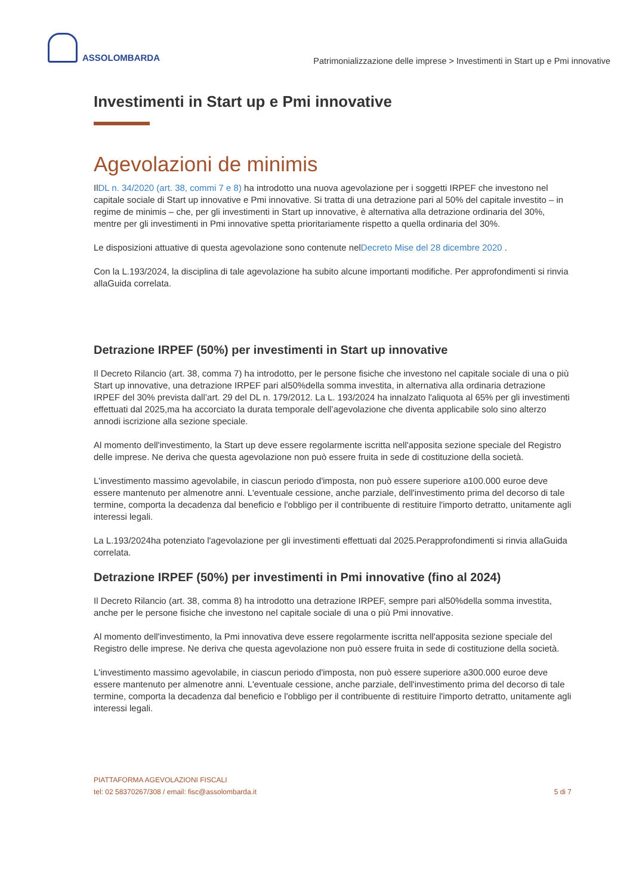ASSOLOMBARDA
Patrimonializzazione delle imprese > Investimenti in Start up e Pmi innovative
Investimenti in Start up e Pmi innovative
Agevolazioni de minimis
IlDL n. 34/2020 (art. 38, commi 7 e 8) ha introdotto una nuova agevolazione per i soggetti IRPEF che investono nel capitale sociale di Start up innovative e Pmi innovative. Si tratta di una detrazione pari al 50% del capitale investito – in regime de minimis – che, per gli investimenti in Start up innovative, è alternativa alla detrazione ordinaria del 30%, mentre per gli investimenti in Pmi innovative spetta prioritariamente rispetto a quella ordinaria del 30%.
Le disposizioni attuative di questa agevolazione sono contenute nelDecreto Mise del 28 dicembre 2020 .
Con la L.193/2024, la disciplina di tale agevolazione ha subito alcune importanti modifiche. Per approfondimenti si rinvia allaGuida correlata.
Detrazione IRPEF (50%) per investimenti in Start up innovative
Il Decreto Rilancio (art. 38, comma 7) ha introdotto, per le persone fisiche che investono nel capitale sociale di una o più Start up innovative, una detrazione IRPEF pari al50%della somma investita, in alternativa alla ordinaria detrazione IRPEF del 30% prevista dall’art. 29 del DL n. 179/2012. La L. 193/2024 ha innalzato l'aliquota al 65% per gli investimenti effettuati dal 2025,ma ha accorciato la durata temporale dell’agevolazione che diventa applicabile solo sino alterzo annodi iscrizione alla sezione speciale.
Al momento dell'investimento, la Start up deve essere regolarmente iscritta nell'apposita sezione speciale del Registro delle imprese. Ne deriva che questa agevolazione non può essere fruita in sede di costituzione della società.
L'investimento massimo agevolabile, in ciascun periodo d'imposta, non può essere superiore a100.000 euroe deve essere mantenuto per almenotre anni. L'eventuale cessione, anche parziale, dell'investimento prima del decorso di tale termine, comporta la decadenza dal beneficio e l'obbligo per il contribuente di restituire l'importo detratto, unitamente agli interessi legali.
La L.193/2024ha potenziato l'agevolazione per gli investimenti effettuati dal 2025.Perapprofondimenti si rinvia allaGuida correlata.
Detrazione IRPEF (50%) per investimenti in Pmi innovative (fino al 2024)
Il Decreto Rilancio (art. 38, comma 8) ha introdotto una detrazione IRPEF, sempre pari al50%della somma investita, anche per le persone fisiche che investono nel capitale sociale di una o più Pmi innovative.
Al momento dell'investimento, la Pmi innovativa deve essere regolarmente iscritta nell'apposita sezione speciale del Registro delle imprese. Ne deriva che questa agevolazione non può essere fruita in sede di costituzione della società.
L'investimento massimo agevolabile, in ciascun periodo d'imposta, non può essere superiore a300.000 euroe deve essere mantenuto per almenotre anni. L'eventuale cessione, anche parziale, dell'investimento prima del decorso di tale termine, comporta la decadenza dal beneficio e l'obbligo per il contribuente di restituire l'importo detratto, unitamente agli interessi legali.
PIATTAFORMA AGEVOLAZIONI FISCALI
tel: 02 58370267/308 / email: fisc@assolombarda.it
5 di 7